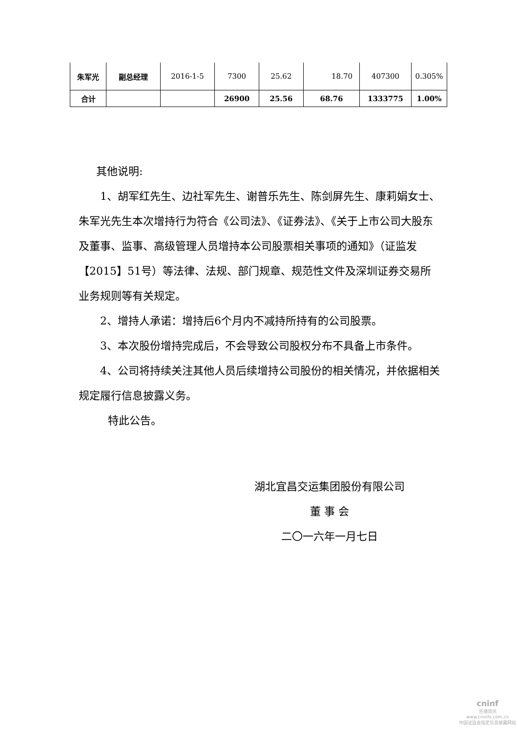| 朱军光 | 副总经理 | 2016-1-5 | 7300 | 25.62 | 18.70 | 407300 | 0.305% |
| 合计 | | | 26900 | 25.56 | 68.76 | 1333775 | 1.00% |
其他说明:
1、胡军红先生、边社军先生、谢普乐先生、陈剑屏先生、康莉娟女士、朱军光先生本次增持行为符合《公司法》、《证券法》、《关于上市公司大股东及董事、监事、高级管理人员增持本公司股票相关事项的通知》（证监发【2015】51号）等法律、法规、部门规章、规范性文件及深圳证券交易所业务规则等有关规定。
2、增持人承诺：增持后6个月内不减持所持有的公司股票。
3、本次股份增持完成后，不会导致公司股权分布不具备上市条件。
4、公司将持续关注其他人员后续增持公司股份的相关情况，并依据相关规定履行信息披露义务。
特此公告。
湖北宜昌交运集团股份有限公司
董 事 会
二〇一六年一月七日
cninf
巨潮资讯
www.cninfo.com.cn
中国证监会指定信息披露网站